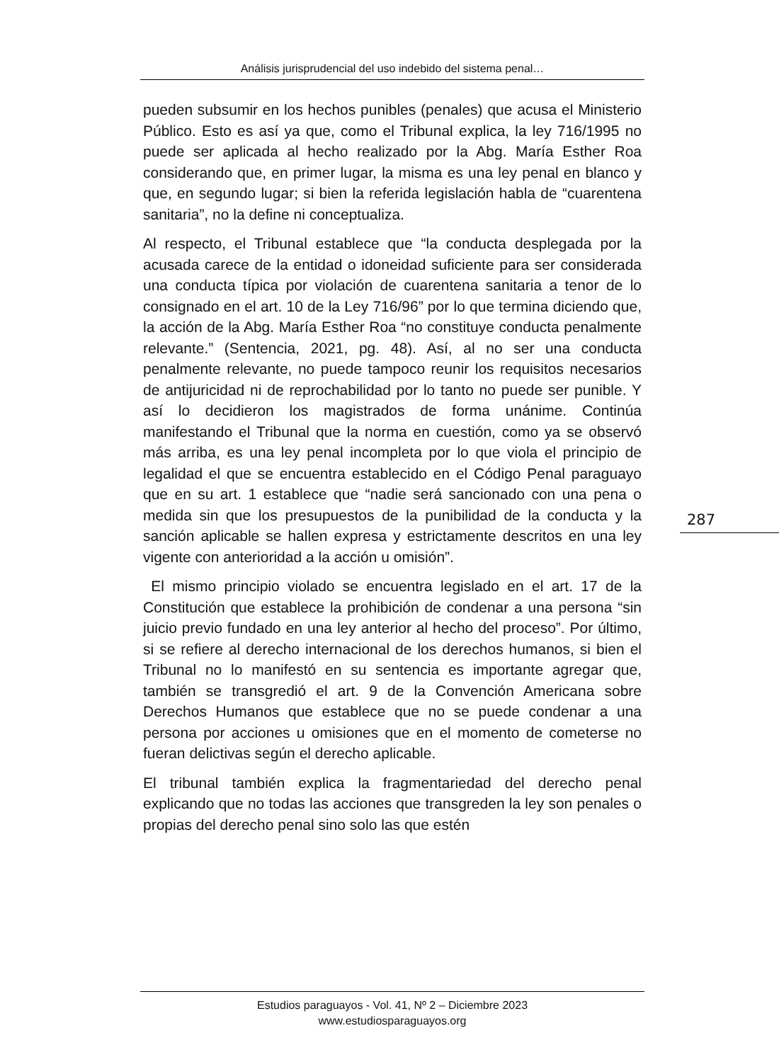Análisis jurisprudencial del uso indebido del sistema penal…
pueden subsumir en los hechos punibles (penales) que acusa el Ministerio Público. Esto es así ya que, como el Tribunal explica, la ley 716/1995 no puede ser aplicada al hecho realizado por la Abg. María Esther Roa considerando que, en primer lugar, la misma es una ley penal en blanco y que, en segundo lugar; si bien la referida legislación habla de “cuarentena sanitaria”, no la define ni conceptualiza.
Al respecto, el Tribunal establece que “la conducta desplegada por la acusada carece de la entidad o idoneidad suficiente para ser considerada una conducta típica por violación de cuarentena sanitaria a tenor de lo consignado en el art. 10 de la Ley 716/96” por lo que termina diciendo que, la acción de la Abg. María Esther Roa “no constituye conducta penalmente relevante.” (Sentencia, 2021, pg. 48). Así, al no ser una conducta penalmente relevante, no puede tampoco reunir los requisitos necesarios de antijuricidad ni de reprochabilidad por lo tanto no puede ser punible. Y así lo decidieron los magistrados de forma unánime. Continúa manifestando el Tribunal que la norma en cuestión, como ya se observó más arriba, es una ley penal incompleta por lo que viola el principio de legalidad el que se encuentra establecido en el Código Penal paraguayo que en su art. 1 establece que “nadie será sancionado con una pena o medida sin que los presupuestos de la punibilidad de la conducta y la sanción aplicable se hallen expresa y estrictamente descritos en una ley vigente con anterioridad a la acción u omisión”.
El mismo principio violado se encuentra legislado en el art. 17 de la Constitución que establece la prohibición de condenar a una persona “sin juicio previo fundado en una ley anterior al hecho del proceso”. Por último, si se refiere al derecho internacional de los derechos humanos, si bien el Tribunal no lo manifestó en su sentencia es importante agregar que, también se transgredió el art. 9 de la Convención Americana sobre Derechos Humanos que establece que no se puede condenar a una persona por acciones u omisiones que en el momento de cometerse no fueran delictivas según el derecho aplicable.
El tribunal también explica la fragmentariedad del derecho penal explicando que no todas las acciones que transgreden la ley son penales o propias del derecho penal sino solo las que estén
287
Estudios paraguayos - Vol. 41, Nº 2 – Diciembre 2023
www.estudiosparaguayos.org